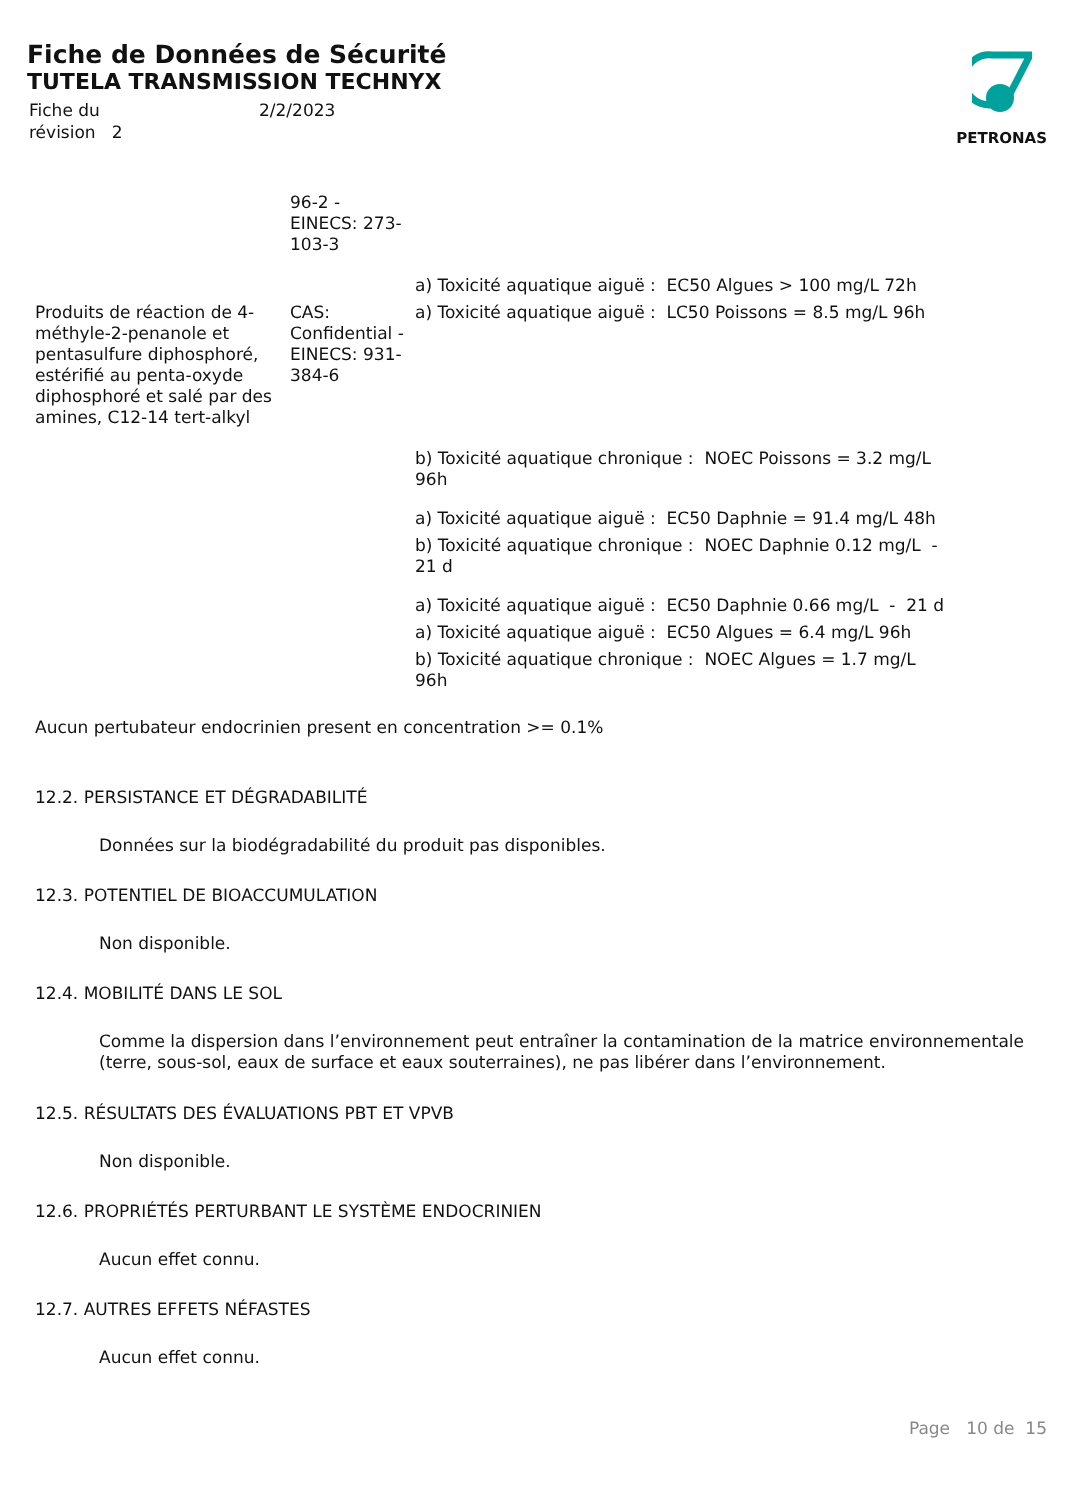Fiche de Données de Sécurité
TUTELA TRANSMISSION TECHNYX
| Fiche du | 2/2/2023 |
| révision 2 | |
PETRONAS
| | 96-2 - EINECS: 273- 103-3 | |
| | | a) Toxicité aquatique aiguë : EC50 Algues > 100 mg/L 72h |
| Produits de réaction de 4- méthyle-2-penanole et pentasulfure diphosphoré, estérifié au penta-oxyde diphosphoré et salé par des amines, C12-14 tert-alkyl | CAS: Confidential - EINECS: 931- 384-6 | a) Toxicité aquatique aiguë : LC50 Poissons = 8.5 mg/L 96h |
| | | b) Toxicité aquatique chronique : NOEC Poissons = 3.2 mg/L 96h |
| | | a) Toxicité aquatique aiguë : EC50 Daphnie = 91.4 mg/L 48h |
| | | b) Toxicité aquatique chronique : NOEC Daphnie 0.12 mg/L - 21 d |
| | | a) Toxicité aquatique aiguë : EC50 Daphnie 0.66 mg/L - 21 d |
| | | a) Toxicité aquatique aiguë : EC50 Algues = 6.4 mg/L 96h |
| | | b) Toxicité aquatique chronique : NOEC Algues = 1.7 mg/L 96h |
Aucun pertubateur endocrinien present en concentration >= 0.1%
12.2. PERSISTANCE ET DÉGRADABILITÉ
Données sur la biodégradabilité du produit pas disponibles.
12.3. POTENTIEL DE BIOACCUMULATION
Non disponible.
12.4. MOBILITÉ DANS LE SOL
Comme la dispersion dans l’environnement peut entraîner la contamination de la matrice environnementale (terre, sous-sol, eaux de surface et eaux souterraines), ne pas libérer dans l’environnement.
12.5. RÉSULTATS DES ÉVALUATIONS PBT ET VPVB
Non disponible.
12.6. PROPRIÉTÉS PERTURBANT LE SYSTÈME ENDOCRINIEN
Aucun effet connu.
12.7. AUTRES EFFETS NÉFASTES
Aucun effet connu.
Page 10 de 15